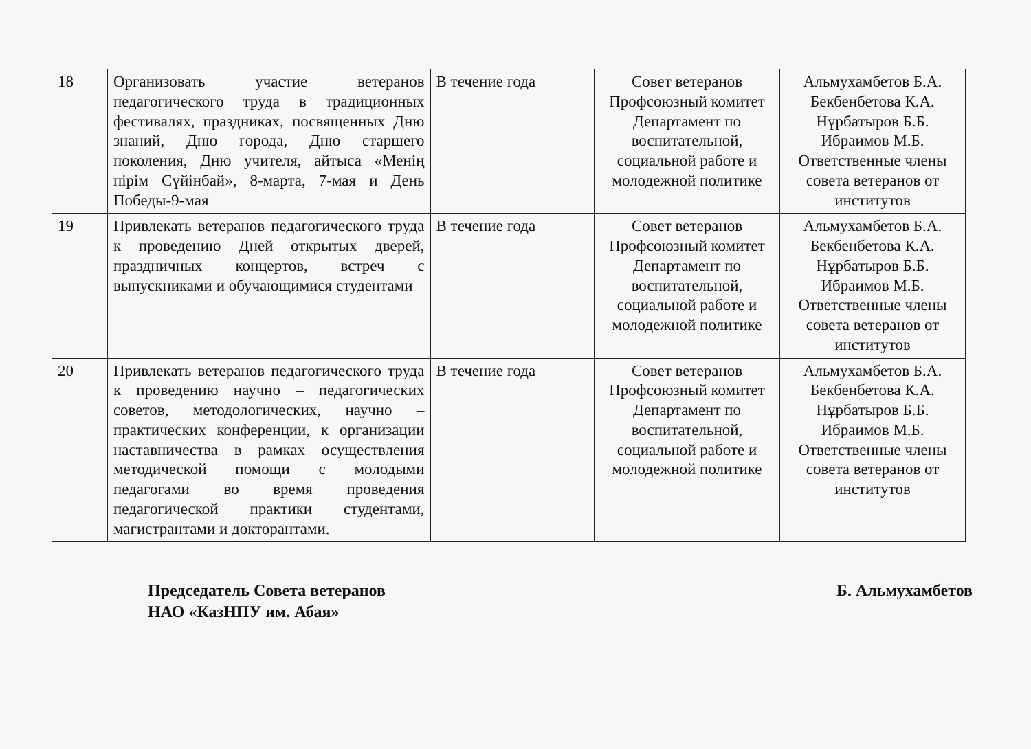| 18 | Организовать участие ветеранов педагогического труда в традиционных фестивалях, праздниках, посвященных Дню знаний, Дню города, Дню старшего поколения, Дню учителя, айтыса «Менің пірім Сүйінбай», 8-марта, 7-мая и День Победы-9-мая | В течение года | Совет ветеранов Профсоюзный комитет Департамент по воспитательной, социальной работе и молодежной политике | Альмухамбетов Б.А. Бекбенбетова К.А. Нұрбатыров Б.Б. Ибраимов М.Б. Ответственные члены совета ветеранов от институтов |
| 19 | Привлекать ветеранов педагогического труда к проведению Дней открытых дверей, праздничных концертов, встреч с выпускниками и обучающимися студентами | В течение года | Совет ветеранов Профсоюзный комитет Департамент по воспитательной, социальной работе и молодежной политике | Альмухамбетов Б.А. Бекбенбетова К.А. Нұрбатыров Б.Б. Ибраимов М.Б. Ответственные члены совета ветеранов от институтов |
| 20 | Привлекать ветеранов педагогического труда к проведению научно – педагогических советов, методологических, научно – практических конференции, к организации наставничества в рамках осуществления методической помощи с молодыми педагогами во время проведения педагогической практики студентами, магистрантами и докторантами. | В течение года | Совет ветеранов Профсоюзный комитет Департамент по воспитательной, социальной работе и молодежной политике | Альмухамбетов Б.А. Бекбенбетова К.А. Нұрбатыров Б.Б. Ибраимов М.Б. Ответственные члены совета ветеранов от институтов |
Председатель Совета ветеранов
НАО «КазНПУ им. Абая»
Б. Альмухамбетов